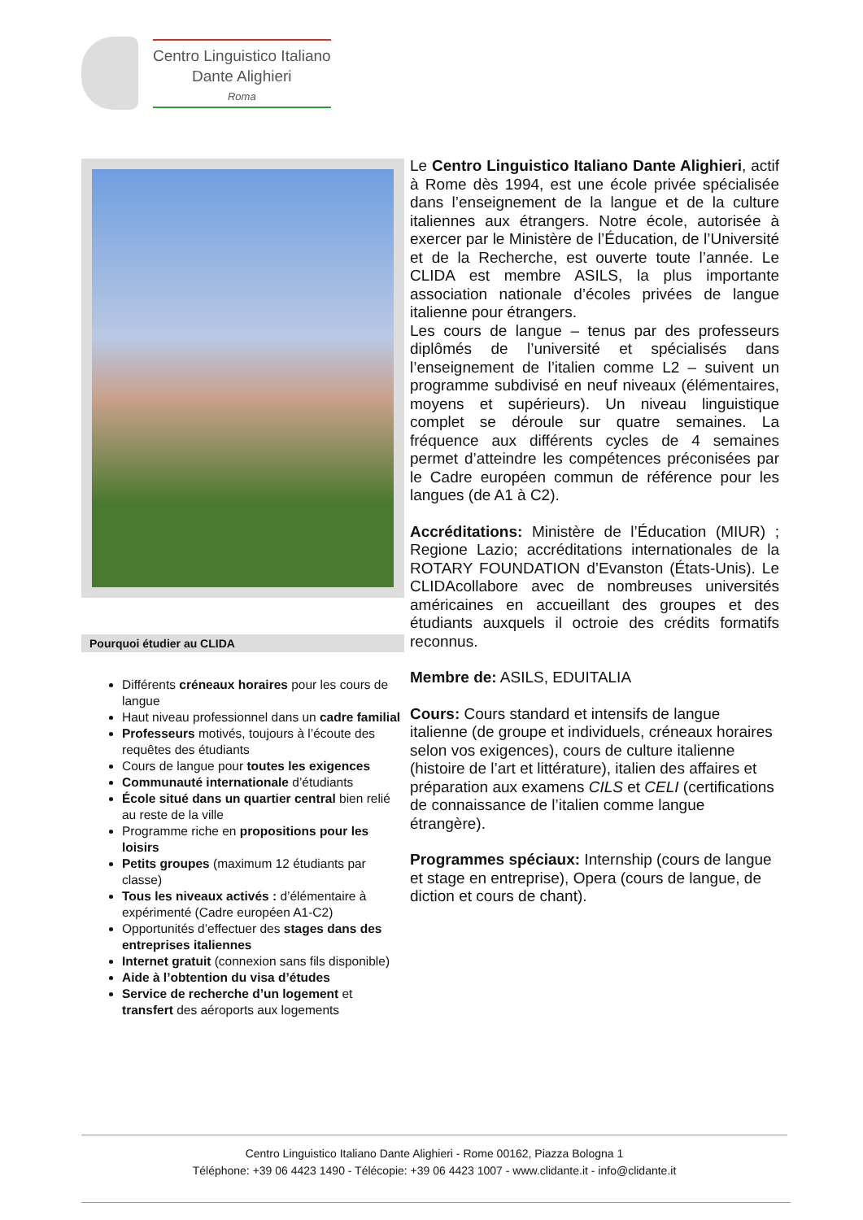Centro Linguistico Italiano
Dante Alighieri
Roma
Pourquoi étudier au CLIDA
Différents créneaux horaires pour les cours de langue
Haut niveau professionnel dans un cadre familial
Professeurs motivés, toujours à l’écoute des requêtes des étudiants
Cours de langue pour toutes les exigences
Communauté internationale d’étudiants
École situé dans un quartier central bien relié au reste de la ville
Programme riche en propositions pour les loisirs
Petits groupes (maximum 12 étudiants par classe)
Tous les niveaux activés : d’élémentaire à expérimenté (Cadre européen A1-C2)
Opportunités d’effectuer des stages dans des entreprises italiennes
Internet gratuit (connexion sans fils disponible)
Aide à l’obtention du visa d’études
Service de recherche d’un logement et transfert des aéroports aux logements
Le Centro Linguistico Italiano Dante Alighieri, actif à Rome dès 1994, est une école privée spécialisée dans l’enseignement de la langue et de la culture italiennes aux étrangers. Notre école, autorisée à exercer par le Ministère de l’Éducation, de l’Université et de la Recherche, est ouverte toute l’année. Le CLIDA est membre ASILS, la plus importante association nationale d’écoles privées de langue italienne pour étrangers.
Les cours de langue – tenus par des professeurs diplômés de l’université et spécialisés dans l’enseignement de l’italien comme L2 – suivent un programme subdivisé en neuf niveaux (élémentaires, moyens et supérieurs). Un niveau linguistique complet se déroule sur quatre semaines. La fréquence aux différents cycles de 4 semaines permet d’atteindre les compétences préconisées par le Cadre européen commun de référence pour les langues (de A1 à C2).
Accréditations: Ministère de l’Éducation (MIUR) ; Regione Lazio; accréditations internationales de la ROTARY FOUNDATION d’Evanston (États-Unis). Le CLIDAcollabore avec de nombreuses universités américaines en accueillant des groupes et des étudiants auxquels il octroie des crédits formatifs reconnus.
Membre de: ASILS, EDUITALIA
Cours: Cours standard et intensifs de langue italienne (de groupe et individuels, créneaux horaires selon vos exigences), cours de culture italienne (histoire de l’art et littérature), italien des affaires et préparation aux examens CILS et CELI (certifications de connaissance de l’italien comme langue étrangère).
Programmes spéciaux: Internship (cours de langue et stage en entreprise), Opera (cours de langue, de diction et cours de chant).
Centro Linguistico Italiano Dante Alighieri - Rome 00162, Piazza Bologna 1
Téléphone: +39 06 4423 1490 - Télécopie: +39 06 4423 1007 - www.clidante.it - info@clidante.it